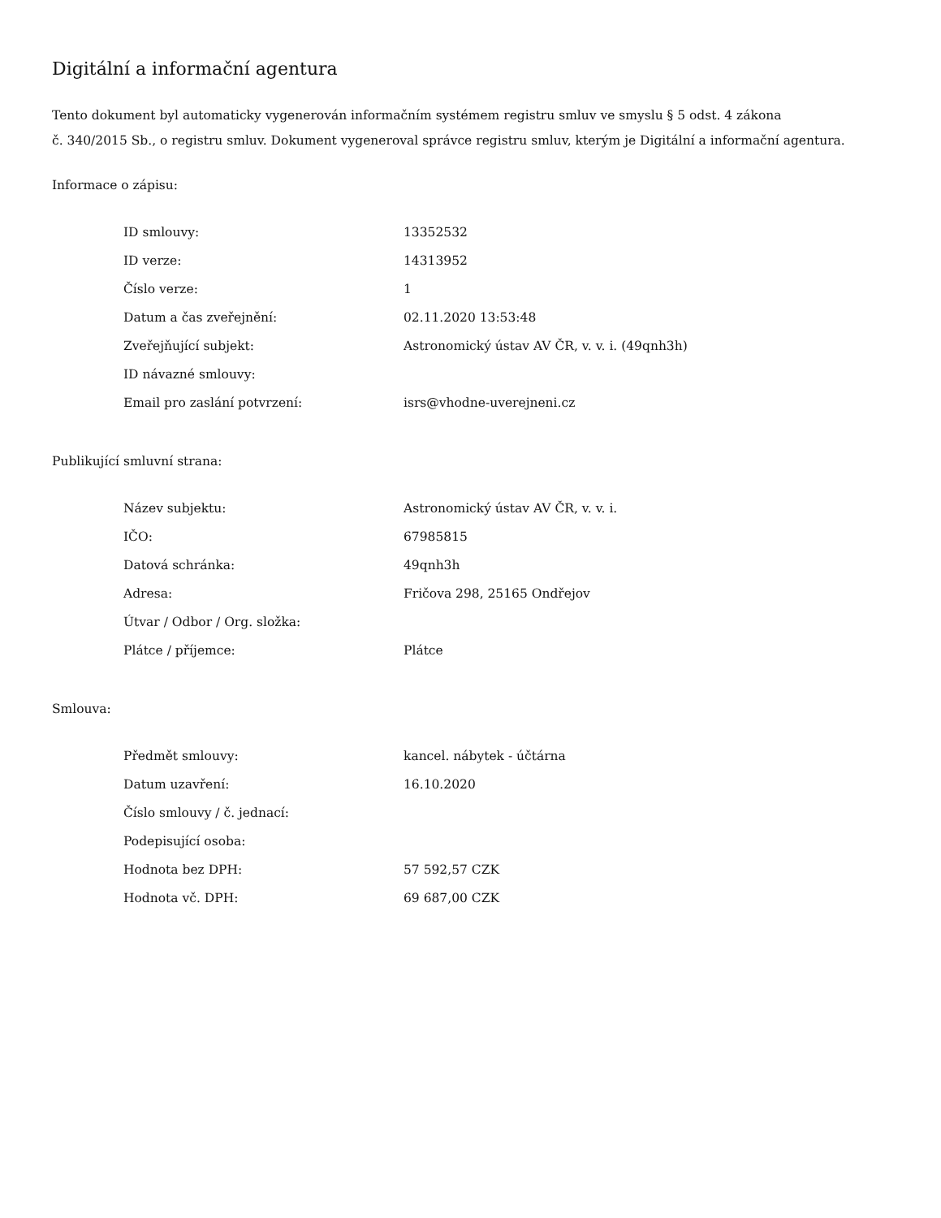Digitální a informační agentura
Tento dokument byl automaticky vygenerován informačním systémem registru smluv ve smyslu § 5 odst. 4 zákona
č. 340/2015 Sb., o registru smluv. Dokument vygeneroval správce registru smluv, kterým je Digitální a informační agentura.
Informace o zápisu:
| ID smlouvy: | 13352532 |
| ID verze: | 14313952 |
| Číslo verze: | 1 |
| Datum a čas zveřejnění: | 02.11.2020 13:53:48 |
| Zveřejňující subjekt: | Astronomický ústav AV ČR, v. v. i. (49qnh3h) |
| ID návazné smlouvy: | |
| Email pro zaslání potvrzení: | isrs@vhodne-uverejneni.cz |
Publikující smluvní strana:
| Název subjektu: | Astronomický ústav AV ČR, v. v. i. |
| IČO: | 67985815 |
| Datová schránka: | 49qnh3h |
| Adresa: | Fričova 298, 25165 Ondřejov |
| Útvar / Odbor / Org. složka: | |
| Plátce / příjemce: | Plátce |
Smlouva:
| Předmět smlouvy: | kancel. nábytek - účtárna |
| Datum uzavření: | 16.10.2020 |
| Číslo smlouvy / č. jednací: | |
| Podepisující osoba: | |
| Hodnota bez DPH: | 57 592,57 CZK |
| Hodnota vč. DPH: | 69 687,00 CZK |